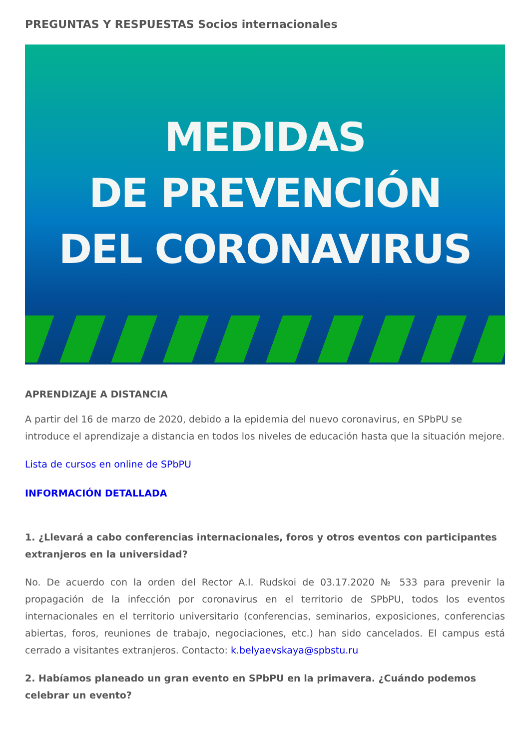PREGUNTAS Y RESPUESTAS Socios internacionales
MEDIDAS
DE PREVENCIÓN
DEL CORONAVIRUS
APRENDIZAJE A DISTANCIA
A partir del 16 de marzo de 2020, debido a la epidemia del nuevo coronavirus, en SPbPU se introduce el aprendizaje a distancia en todos los niveles de educación hasta que la situación mejore.
Lista de cursos en online de SPbPU
INFORMACIÓN DETALLADA
1. ¿Llevará a cabo conferencias internacionales, foros y otros eventos con participantes extranjeros en la universidad?
No. De acuerdo con la orden del Rector A.I. Rudskoi de 03.17.2020 № 533 para prevenir la propagación de la infección por coronavirus en el territorio de SPbPU, todos los eventos internacionales en el territorio universitario (conferencias, seminarios, exposiciones, conferencias abiertas, foros, reuniones de trabajo, negociaciones, etc.) han sido cancelados. El campus está cerrado a visitantes extranjeros. Contacto: k.belyaevskaya@spbstu.ru
2. Habíamos planeado un gran evento en SPbPU en la primavera. ¿Cuándo podemos celebrar un evento?